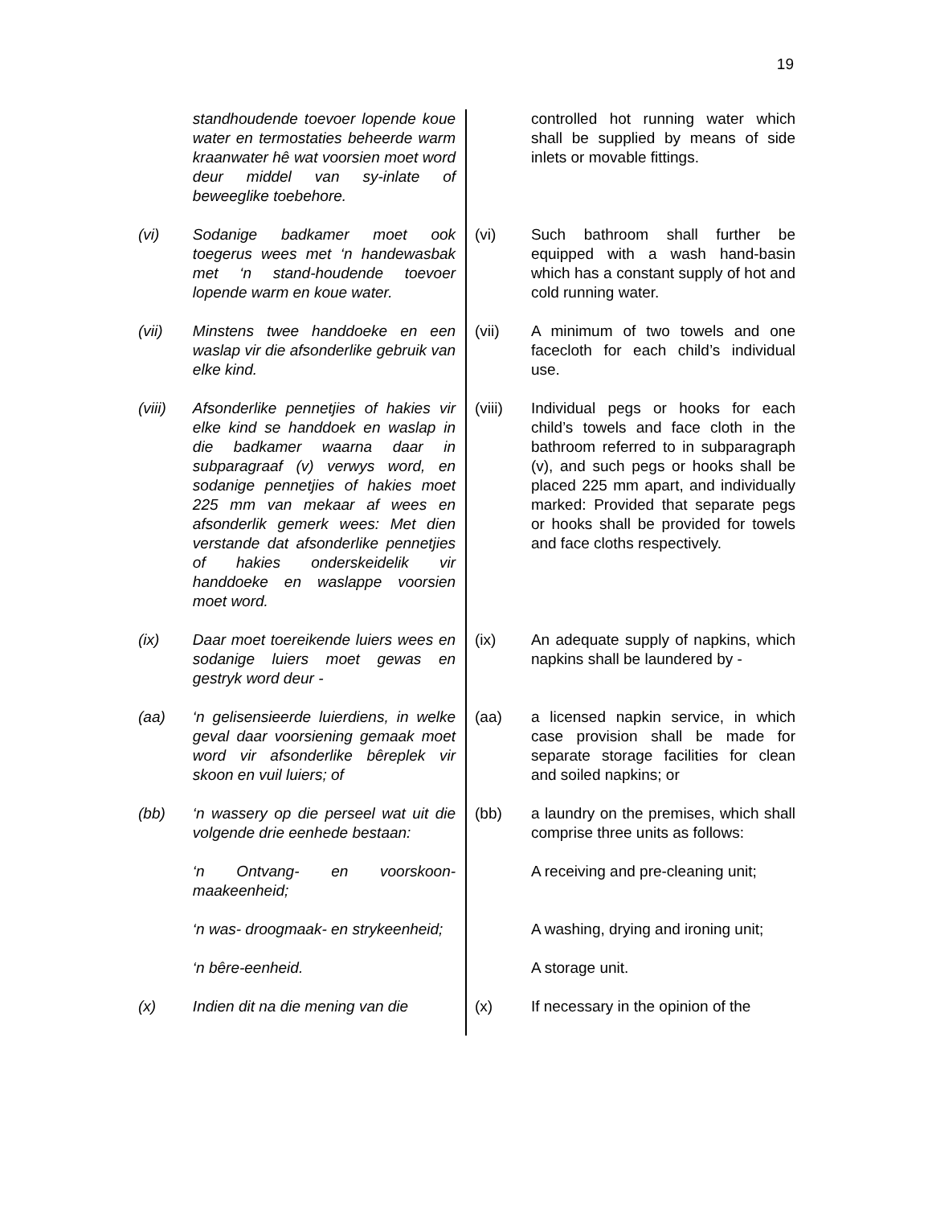19
| | standhoudende toevoer lopende koue water en termostaties beheerde warm kraanwater hê wat voorsien moet word deur middel van sy-inlate of beweeglike toebehore. | | controlled hot running water which shall be supplied by means of side inlets or movable fittings. |
| (vi) | Sodanige badkamer moet ook toegerus wees met ‘n handewasbak met ‘n stand-houdende toevoer lopende warm en koue water. | (vi) | Such bathroom shall further be equipped with a wash hand-basin which has a constant supply of hot and cold running water. |
| (vii) | Minstens twee handdoeke en een waslap vir die afsonderlike gebruik van elke kind. | (vii) | A minimum of two towels and one facecloth for each child’s individual use. |
| (viii) | Afsonderlike pennetjies of hakies vir elke kind se handdoek en waslap in die badkamer waarna daar in subparagraaf (v) verwys word, en sodanige pennetjies of hakies moet 225 mm van mekaar af wees en afsonderlik gemerk wees: Met dien verstande dat afsonderlike pennetjies of hakies onderskeidelik vir handdoeke en waslappe voorsien moet word. | (viii) | Individual pegs or hooks for each child’s towels and face cloth in the bathroom referred to in subparagraph (v), and such pegs or hooks shall be placed 225 mm apart, and individually marked: Provided that separate pegs or hooks shall be provided for towels and face cloths respectively. |
| (ix) | Daar moet toereikende luiers wees en sodanige luiers moet gewas en gestryk word deur - | (ix) | An adequate supply of napkins, which napkins shall be laundered by - |
| (aa) | ‘n gelisensieerde luierdiens, in welke geval daar voorsiening gemaak moet word vir afsonderlike bêreplek vir skoon en vuil luiers; of | (aa) | a licensed napkin service, in which case provision shall be made for separate storage facilities for clean and soiled napkins; or |
| (bb) | ‘n wassery op die perseel wat uit die volgende drie eenhede bestaan: | (bb) | a laundry on the premises, which shall comprise three units as follows: |
| | ‘n Ontvang- en voorskoon-maakeenheid; | | A receiving and pre-cleaning unit; |
| | ‘n was- droogmaak- en strykeenheid; | | A washing, drying and ironing unit; |
| | ‘n bêre-eenheid. | | A storage unit. |
| (x) | Indien dit na die mening van die | (x) | If necessary in the opinion of the |